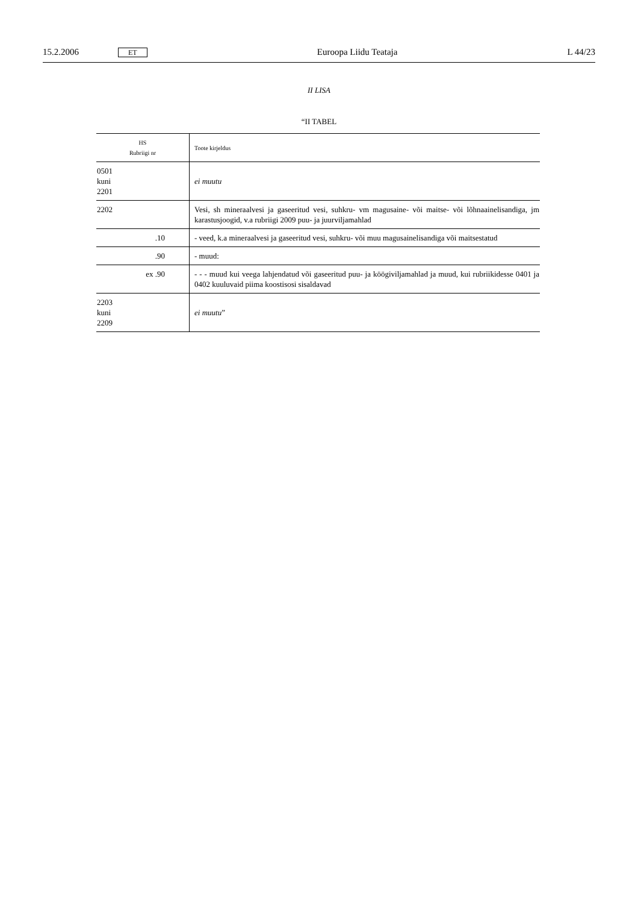15.2.2006 ET Euroopa Liidu Teataja L 44/23
II LISA
“II TABEL
| HS Rubriigi nr | Toote kirjeldus |
| --- | --- |
| 0501 kuni 2201 | ei muutu |
| 2202 | Vesi, sh mineraalvesi ja gaseeritud vesi, suhkru- vm magusaine- või maitse- või lõhnaainelisandiga, jm karastusjoogid, v.a rubriigi 2009 puu- ja juurviljamahlad |
| .10 | - veed, k.a mineraalvesi ja gaseeritud vesi, suhkru- või muu magusainelisandiga või maitsestatud |
| .90 | - muud: |
| ex .90 | - - - muud kui veega lahjendatud või gaseeritud puu- ja köögiviljamahlad ja muud, kui rubriikidesse 0401 ja 0402 kuuluvaid piima koostisosi sisaldavad |
| 2203 kuni 2209 | ei muutu ” |